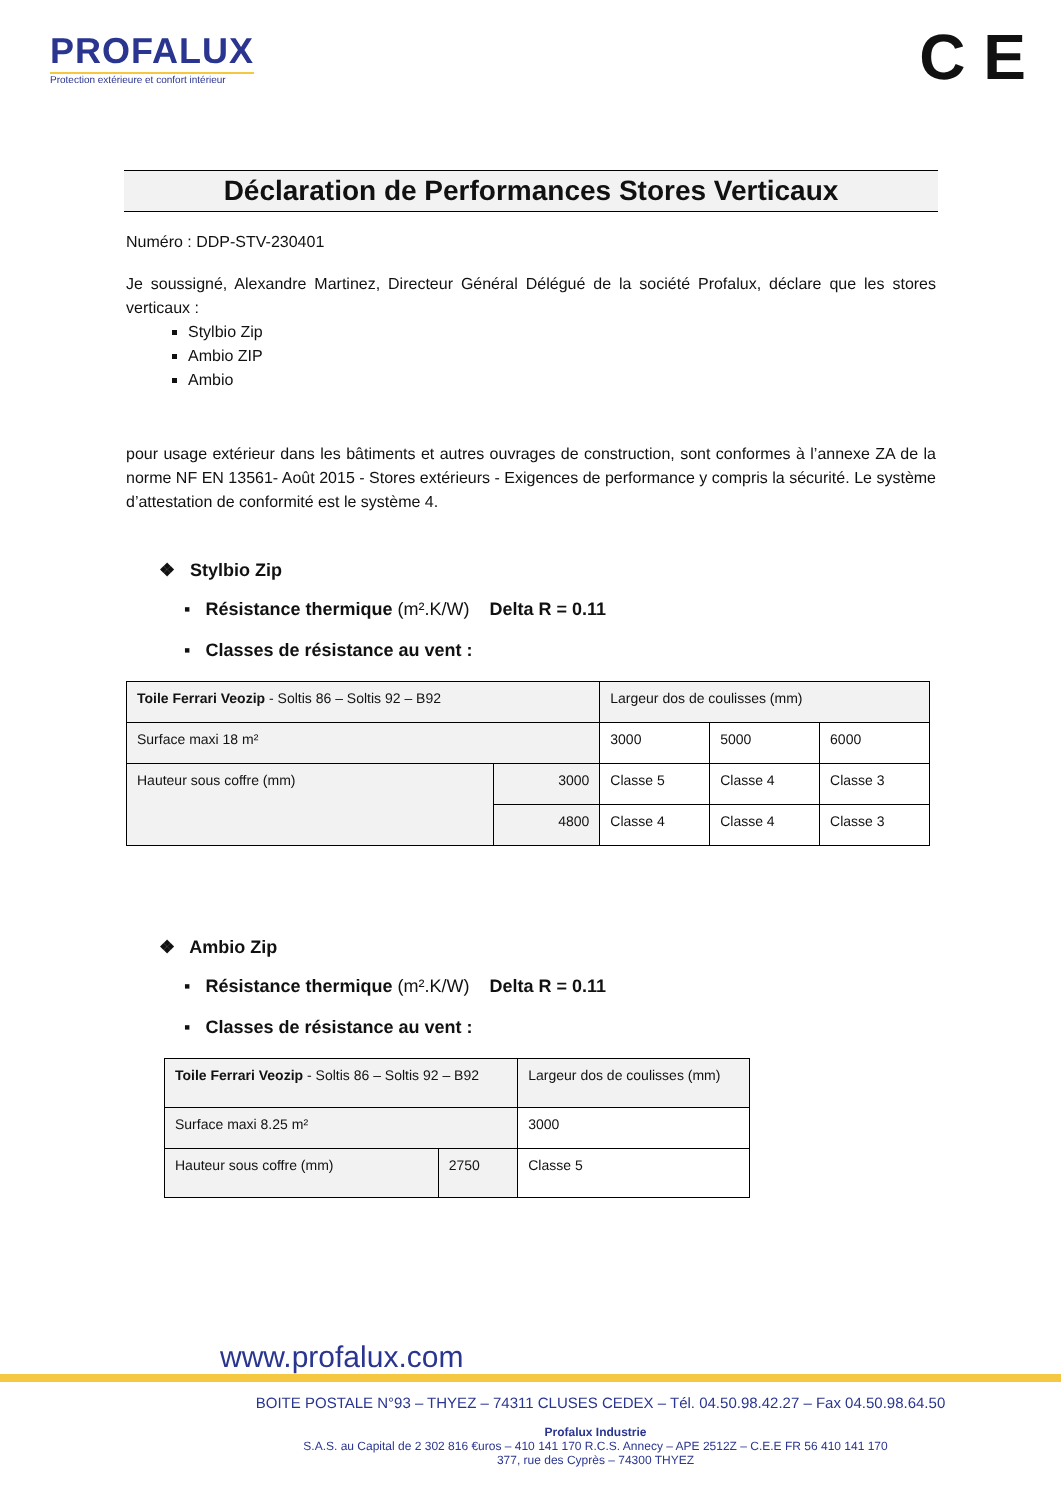PROFALUX
Protection extérieure et confort intérieur
C E
Déclaration de Performances Stores Verticaux
Numéro : DDP-STV-230401
Je soussigné, Alexandre Martinez, Directeur Général Délégué de la société Profalux, déclare que les stores verticaux :
Stylbio Zip
Ambio ZIP
Ambio
pour usage extérieur dans les bâtiments et autres ouvrages de construction, sont conformes à l’annexe ZA de la norme NF EN 13561- Août 2015 - Stores extérieurs - Exigences de performance y compris la sécurité. Le système d’attestation de conformité est le système 4.
❖ Stylbio Zip
▪ Résistance thermique (m².K/W) Delta R = 0.11
▪ Classes de résistance au vent :
| Toile Ferrari Veozip - Soltis 86 – Soltis 92 – B92 | | Largeur dos de coulisses (mm) | | |
| Surface maxi 18 m² | | 3000 | 5000 | 6000 |
| Hauteur sous coffre (mm) | 3000 | Classe 5 | Classe 4 | Classe 3 |
| | 4800 | Classe 4 | Classe 4 | Classe 3 |
❖ Ambio Zip
▪ Résistance thermique (m².K/W) Delta R = 0.11
▪ Classes de résistance au vent :
| Toile Ferrari Veozip - Soltis 86 – Soltis 92 – B92 | | Largeur dos de coulisses (mm) |
| Surface maxi 8.25 m² | | 3000 |
| Hauteur sous coffre (mm) | 2750 | Classe 5 |
www.profalux.com
BOITE POSTALE N°93 – THYEZ – 74311 CLUSES CEDEX – Tél. 04.50.98.42.27 – Fax 04.50.98.64.50
Profalux Industrie
S.A.S. au Capital de 2 302 816 €uros – 410 141 170 R.C.S. Annecy – APE 2512Z – C.E.E FR 56 410 141 170
377, rue des Cyprès – 74300 THYEZ